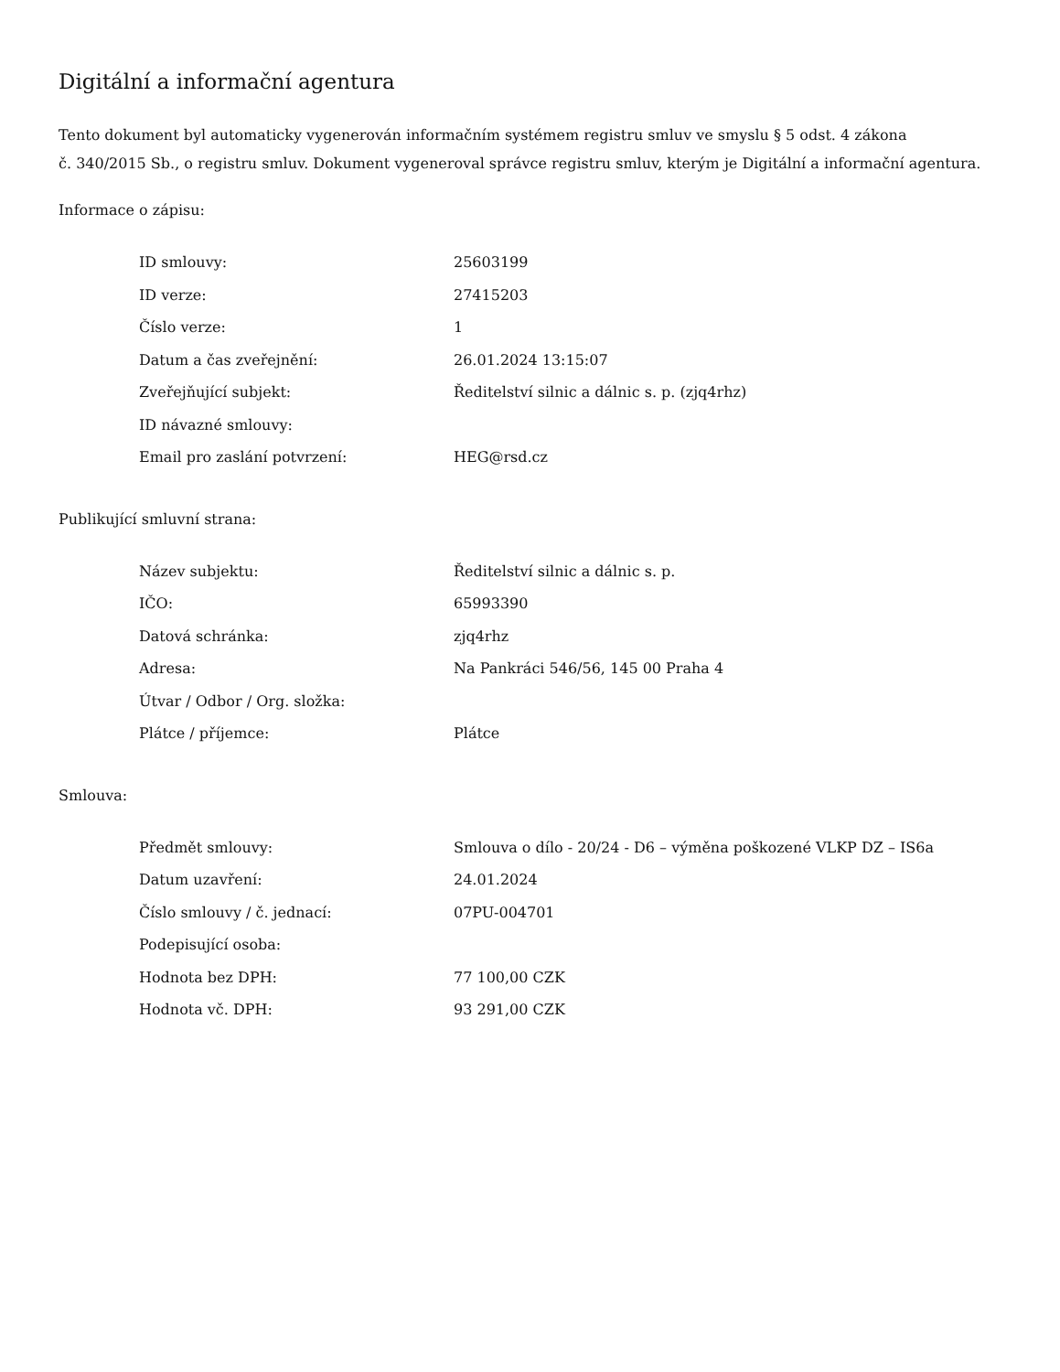Digitální a informační agentura
Tento dokument byl automaticky vygenerován informačním systémem registru smluv ve smyslu § 5 odst. 4 zákona
č. 340/2015 Sb., o registru smluv. Dokument vygeneroval správce registru smluv, kterým je Digitální a informační agentura.
Informace o zápisu:
| ID smlouvy: | 25603199 |
| ID verze: | 27415203 |
| Číslo verze: | 1 |
| Datum a čas zveřejnění: | 26.01.2024 13:15:07 |
| Zveřejňující subjekt: | Ředitelství silnic a dálnic s. p. (zjq4rhz) |
| ID návazné smlouvy: | |
| Email pro zaslání potvrzení: | HEG@rsd.cz |
Publikující smluvní strana:
| Název subjektu: | Ředitelství silnic a dálnic s. p. |
| IČO: | 65993390 |
| Datová schránka: | zjq4rhz |
| Adresa: | Na Pankráci 546/56, 145 00 Praha 4 |
| Útvar / Odbor / Org. složka: | |
| Plátce / příjemce: | Plátce |
Smlouva:
| Předmět smlouvy: | Smlouva o dílo - 20/24 - D6 – výměna poškozené VLKP DZ – IS6a |
| Datum uzavření: | 24.01.2024 |
| Číslo smlouvy / č. jednací: | 07PU-004701 |
| Podepisující osoba: | |
| Hodnota bez DPH: | 77 100,00 CZK |
| Hodnota vč. DPH: | 93 291,00 CZK |